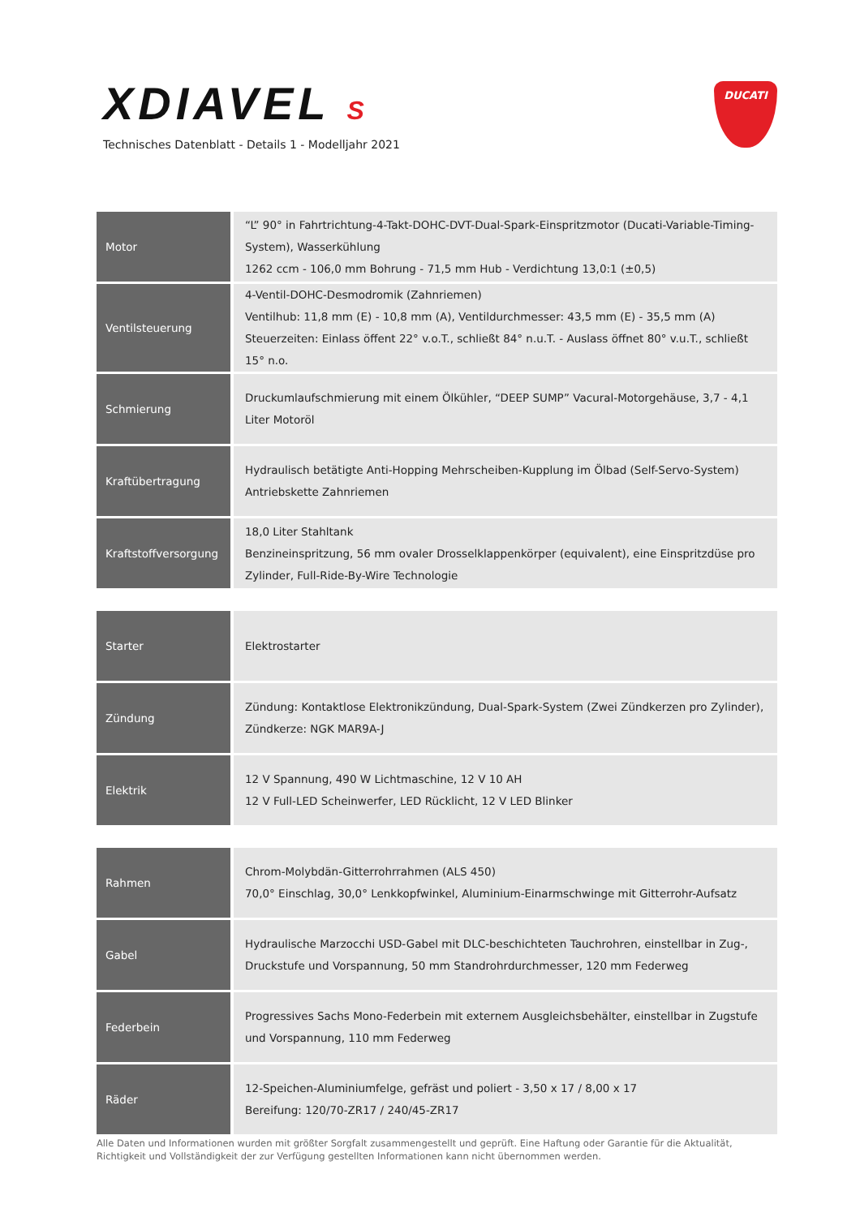XDIAVEL S
Technisches Datenblatt - Details 1 - Modelljahr 2021
DUCATI
| Motor | “L” 90° in Fahrtrichtung-4-Takt-DOHC-DVT-Dual-Spark-Einspritzmotor (Ducati-Variable-Timing-System), Wasserkühlung 1262 ccm - 106,0 mm Bohrung - 71,5 mm Hub - Verdichtung 13,0:1 (±0,5) |
| Ventilsteuerung | 4-Ventil-DOHC-Desmodromik (Zahnriemen) Ventilhub: 11,8 mm (E) - 10,8 mm (A), Ventildurchmesser: 43,5 mm (E) - 35,5 mm (A) Steuerzeiten: Einlass öffent 22° v.o.T., schließt 84° n.u.T. - Auslass öffnet 80° v.u.T., schließt 15° n.o. |
| Schmierung | Druckumlaufschmierung mit einem Ölkühler, “DEEP SUMP” Vacural-Motorgehäuse, 3,7 - 4,1 Liter Motoröl |
| Kraftübertragung | Hydraulisch betätigte Anti-Hopping Mehrscheiben-Kupplung im Ölbad (Self-Servo-System) Antriebskette Zahnriemen |
| Kraftstoffversorgung | 18,0 Liter Stahltank Benzineinspritzung, 56 mm ovaler Drosselklappenkörper (equivalent), eine Einspritzdüse pro Zylinder, Full-Ride-By-Wire Technologie |
| Starter | Elektrostarter |
| Zündung | Zündung: Kontaktlose Elektronikzündung, Dual-Spark-System (Zwei Zündkerzen pro Zylinder), Zündkerze: NGK MAR9A-J |
| Elektrik | 12 V Spannung, 490 W Lichtmaschine, 12 V 10 AH 12 V Full-LED Scheinwerfer, LED Rücklicht, 12 V LED Blinker |
| Rahmen | Chrom-Molybdän-Gitterrohrrahmen (ALS 450) 70,0° Einschlag, 30,0° Lenkkopfwinkel, Aluminium-Einarmschwinge mit Gitterrohr-Aufsatz |
| Gabel | Hydraulische Marzocchi USD-Gabel mit DLC-beschichteten Tauchrohren, einstellbar in Zug-, Druckstufe und Vorspannung, 50 mm Standrohrdurchmesser, 120 mm Federweg |
| Federbein | Progressives Sachs Mono-Federbein mit externem Ausgleichsbehälter, einstellbar in Zugstufe und Vorspannung, 110 mm Federweg |
| Räder | 12-Speichen-Aluminiumfelge, gefräst und poliert - 3,50 x 17 / 8,00 x 17 Bereifung: 120/70-ZR17 / 240/45-ZR17 |
Alle Daten und Informationen wurden mit größter Sorgfalt zusammengestellt und geprüft. Eine Haftung oder Garantie für die Aktualität, Richtigkeit und Vollständigkeit der zur Verfügung gestellten Informationen kann nicht übernommen werden.